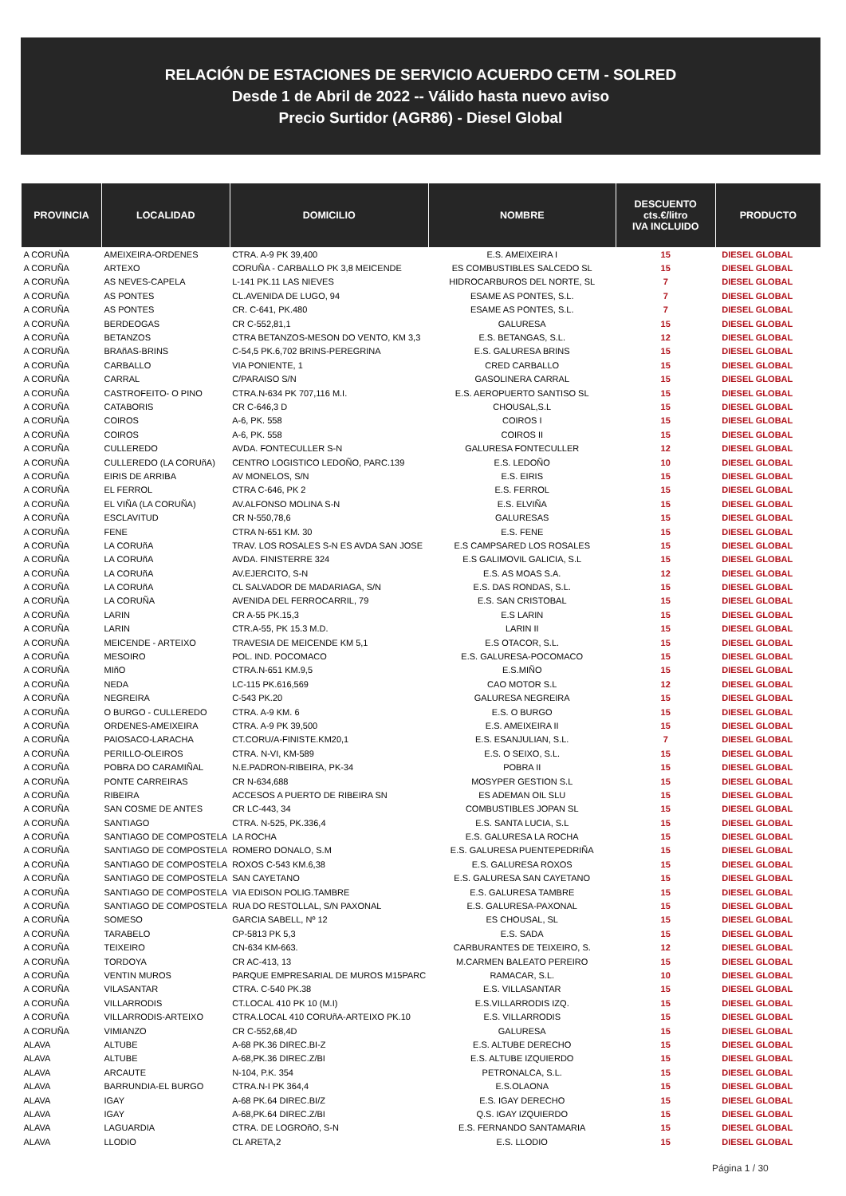RELACIÓN DE ESTACIONES DE SERVICIO ACUERDO CETM - SOLRED
Desde 1 de Abril de 2022 -- Válido hasta nuevo aviso
Precio Surtidor (AGR86) - Diesel Global
| PROVINCIA | LOCALIDAD | DOMICILIO | NOMBRE | DESCUENTO cts.€/litro IVA INCLUIDO | PRODUCTO |
| --- | --- | --- | --- | --- | --- |
| A CORUÑA | AMEIXEIRA-ORDENES | CTRA. A-9 PK 39,400 | E.S. AMEIXEIRA I | 15 | DIESEL GLOBAL |
| A CORUÑA | ARTEXO | CORUÑA - CARBALLO PK 3,8 MEICENDE | ES COMBUSTIBLES SALCEDO SL | 15 | DIESEL GLOBAL |
| A CORUÑA | AS NEVES-CAPELA | L-141 PK.11 LAS NIEVES | HIDROCARBUROS DEL NORTE, SL | 7 | DIESEL GLOBAL |
| A CORUÑA | AS PONTES | CL.AVENIDA DE LUGO, 94 | ESAME AS PONTES, S.L. | 7 | DIESEL GLOBAL |
| A CORUÑA | AS PONTES | CR. C-641, PK.480 | ESAME AS PONTES, S.L. | 7 | DIESEL GLOBAL |
| A CORUÑA | BERDEOGAS | CR C-552,81,1 | GALURESA | 15 | DIESEL GLOBAL |
| A CORUÑA | BETANZOS | CTRA BETANZOS-MESON DO VENTO, KM 3,3 | E.S. BETANGAS, S.L. | 12 | DIESEL GLOBAL |
| A CORUÑA | BRAñAS-BRINS | C-54,5 PK.6,702 BRINS-PEREGRINA | E.S. GALURESA BRINS | 15 | DIESEL GLOBAL |
| A CORUÑA | CARBALLO | VIA PONIENTE, 1 | CRED CARBALLO | 15 | DIESEL GLOBAL |
| A CORUÑA | CARRAL | C/PARAISO S/N | GASOLINERA CARRAL | 15 | DIESEL GLOBAL |
| A CORUÑA | CASTROFEITO- O PINO | CTRA.N-634 PK 707,116 M.I. | E.S. AEROPUERTO SANTISO SL | 15 | DIESEL GLOBAL |
| A CORUÑA | CATABORIS | CR C-646,3 D | CHOUSAL,S.L | 15 | DIESEL GLOBAL |
| A CORUÑA | COIROS | A-6, PK. 558 | COIROS I | 15 | DIESEL GLOBAL |
| A CORUÑA | COIROS | A-6, PK. 558 | COIROS II | 15 | DIESEL GLOBAL |
| A CORUÑA | CULLEREDO | AVDA. FONTECULLER S-N | GALURESA FONTECULLER | 12 | DIESEL GLOBAL |
| A CORUÑA | CULLEREDO (LA CORUñA) | CENTRO LOGISTICO LEDOÑO, PARC.139 | E.S. LEDOÑO | 10 | DIESEL GLOBAL |
| A CORUÑA | EIRIS DE ARRIBA | AV MONELOS, S/N | E.S. EIRIS | 15 | DIESEL GLOBAL |
| A CORUÑA | EL FERROL | CTRA C-646, PK 2 | E.S. FERROL | 15 | DIESEL GLOBAL |
| A CORUÑA | EL VIÑA (LA CORUÑA) | AV.ALFONSO MOLINA S-N | E.S. ELVIÑA | 15 | DIESEL GLOBAL |
| A CORUÑA | ESCLAVITUD | CR N-550,78,6 | GALURESAS | 15 | DIESEL GLOBAL |
| A CORUÑA | FENE | CTRA N-651 KM. 30 | E.S. FENE | 15 | DIESEL GLOBAL |
| A CORUÑA | LA CORUñA | TRAV. LOS ROSALES S-N ES AVDA SAN JOSE | E.S CAMPSARED LOS ROSALES | 15 | DIESEL GLOBAL |
| A CORUÑA | LA CORUñA | AVDA. FINISTERRE 324 | E.S GALIMOVIL GALICIA, S.L | 15 | DIESEL GLOBAL |
| A CORUÑA | LA CORUñA | AV.EJERCITO, S-N | E.S. AS MOAS S.A. | 12 | DIESEL GLOBAL |
| A CORUÑA | LA CORUñA | CL SALVADOR DE MADARIAGA, S/N | E.S. DAS RONDAS, S.L. | 15 | DIESEL GLOBAL |
| A CORUÑA | LA CORUÑA | AVENIDA DEL FERROCARRIL, 79 | E.S. SAN CRISTOBAL | 15 | DIESEL GLOBAL |
| A CORUÑA | LARIN | CR A-55 PK.15,3 | E.S LARIN | 15 | DIESEL GLOBAL |
| A CORUÑA | LARIN | CTR.A-55, PK 15.3 M.D. | LARIN II | 15 | DIESEL GLOBAL |
| A CORUÑA | MEICENDE - ARTEIXO | TRAVESIA DE MEICENDE KM 5,1 | E.S OTACOR, S.L. | 15 | DIESEL GLOBAL |
| A CORUÑA | MESOIRO | POL. IND. POCOMACO | E.S. GALURESA-POCOMACO | 15 | DIESEL GLOBAL |
| A CORUÑA | MIñO | CTRA.N-651 KM.9,5 | E.S.MIÑO | 15 | DIESEL GLOBAL |
| A CORUÑA | NEDA | LC-115 PK.616,569 | CAO MOTOR S.L | 12 | DIESEL GLOBAL |
| A CORUÑA | NEGREIRA | C-543 PK.20 | GALURESA NEGREIRA | 15 | DIESEL GLOBAL |
| A CORUÑA | O BURGO - CULLEREDO | CTRA. A-9 KM. 6 | E.S. O BURGO | 15 | DIESEL GLOBAL |
| A CORUÑA | ORDENES-AMEIXEIRA | CTRA. A-9 PK 39,500 | E.S. AMEIXEIRA II | 15 | DIESEL GLOBAL |
| A CORUÑA | PAIOSACO-LARACHA | CT.CORU/A-FINISTE.KM20,1 | E.S. ESANJULIAN, S.L. | 7 | DIESEL GLOBAL |
| A CORUÑA | PERILLO-OLEIROS | CTRA. N-VI, KM-589 | E.S. O SEIXO, S.L. | 15 | DIESEL GLOBAL |
| A CORUÑA | POBRA DO CARAMIÑAL | N.E.PADRON-RIBEIRA, PK-34 | POBRA II | 15 | DIESEL GLOBAL |
| A CORUÑA | PONTE CARREIRAS | CR N-634,688 | MOSYPER GESTION S.L | 15 | DIESEL GLOBAL |
| A CORUÑA | RIBEIRA | ACCESOS A PUERTO DE RIBEIRA SN | ES ADEMAN OIL SLU | 15 | DIESEL GLOBAL |
| A CORUÑA | SAN COSME DE ANTES | CR LC-443, 34 | COMBUSTIBLES JOPAN SL | 15 | DIESEL GLOBAL |
| A CORUÑA | SANTIAGO | CTRA. N-525, PK.336,4 | E.S. SANTA LUCIA, S.L | 15 | DIESEL GLOBAL |
| A CORUÑA | SANTIAGO DE COMPOSTELA | LA ROCHA | E.S. GALURESA LA ROCHA | 15 | DIESEL GLOBAL |
| A CORUÑA | SANTIAGO DE COMPOSTELA | ROMERO DONALO, S.M | E.S. GALURESA PUENTEPEDRIÑA | 15 | DIESEL GLOBAL |
| A CORUÑA | SANTIAGO DE COMPOSTELA | ROXOS C-543 KM.6,38 | E.S. GALURESA ROXOS | 15 | DIESEL GLOBAL |
| A CORUÑA | SANTIAGO DE COMPOSTELA | SAN CAYETANO | E.S. GALURESA SAN CAYETANO | 15 | DIESEL GLOBAL |
| A CORUÑA | SANTIAGO DE COMPOSTELA | VIA EDISON POLIG.TAMBRE | E.S. GALURESA TAMBRE | 15 | DIESEL GLOBAL |
| A CORUÑA | SANTIAGO DE COMPOSTELA | RUA DO RESTOLLAL, S/N PAXONAL | E.S. GALURESA-PAXONAL | 15 | DIESEL GLOBAL |
| A CORUÑA | SOMESO | GARCIA SABELL, Nº 12 | ES CHOUSAL, SL | 15 | DIESEL GLOBAL |
| A CORUÑA | TARABELO | CP-5813 PK 5,3 | E.S. SADA | 15 | DIESEL GLOBAL |
| A CORUÑA | TEIXEIRO | CN-634 KM-663. | CARBURANTES DE TEIXEIRO, S. | 12 | DIESEL GLOBAL |
| A CORUÑA | TORDOYA | CR AC-413, 13 | M.CARMEN BALEATO PEREIRO | 15 | DIESEL GLOBAL |
| A CORUÑA | VENTIN MUROS | PARQUE EMPRESARIAL DE MUROS M15PARC | RAMACAR, S.L. | 10 | DIESEL GLOBAL |
| A CORUÑA | VILASANTAR | CTRA. C-540 PK.38 | E.S. VILLASANTAR | 15 | DIESEL GLOBAL |
| A CORUÑA | VILLARRODIS | CT.LOCAL 410 PK 10 (M.I) | E.S.VILLARRODIS IZQ. | 15 | DIESEL GLOBAL |
| A CORUÑA | VILLARRODIS-ARTEIXO | CTRA.LOCAL 410 CORUñA-ARTEIXO PK.10 | E.S. VILLARRODIS | 15 | DIESEL GLOBAL |
| A CORUÑA | VIMIANZO | CR C-552,68,4D | GALURESA | 15 | DIESEL GLOBAL |
| ALAVA | ALTUBE | A-68 PK.36 DIREC.BI-Z | E.S. ALTUBE DERECHO | 15 | DIESEL GLOBAL |
| ALAVA | ALTUBE | A-68,PK.36 DIREC.Z/BI | E.S. ALTUBE IZQUIERDO | 15 | DIESEL GLOBAL |
| ALAVA | ARCAUTE | N-104, P.K. 354 | PETRONALCA, S.L. | 15 | DIESEL GLOBAL |
| ALAVA | BARRUNDIA-EL BURGO | CTRA.N-I PK 364,4 | E.S.OLAONA | 15 | DIESEL GLOBAL |
| ALAVA | IGAY | A-68 PK.64 DIREC.BI/Z | E.S. IGAY DERECHO | 15 | DIESEL GLOBAL |
| ALAVA | IGAY | A-68,PK.64 DIREC.Z/BI | Q.S. IGAY IZQUIERDO | 15 | DIESEL GLOBAL |
| ALAVA | LAGUARDIA | CTRA. DE LOGROñO, S-N | E.S. FERNANDO SANTAMARIA | 15 | DIESEL GLOBAL |
| ALAVA | LLODIO | CL ARETA,2 | E.S. LLODIO | 15 | DIESEL GLOBAL |
Página 1 / 30